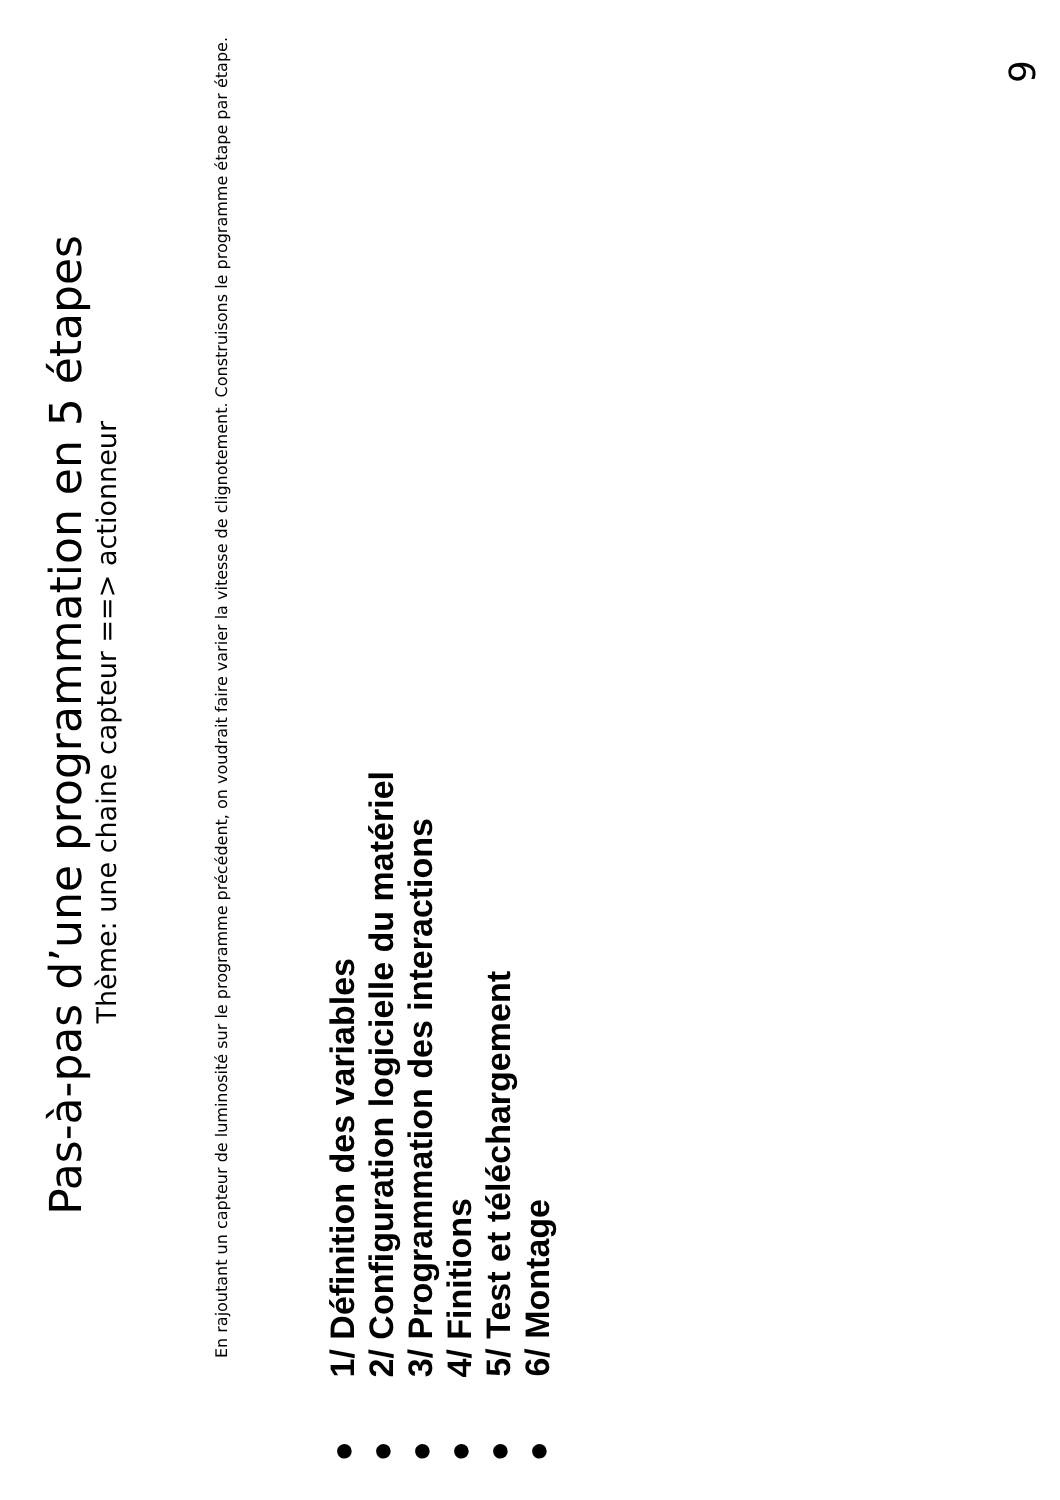Pas-à-pas d’une programmation en 5 étapes
Thème: une chaine capteur ==> actionneur
En rajoutant un capteur de luminosité sur le programme précédent, on voudrait faire varier la vitesse de clignotement. Construisons le programme étape par étape.
● 1/ Définition des variables
● 2/ Configuration logicielle du matériel
● 3/ Programmation des interactions
● 4/ Finitions
● 5/ Test et téléchargement
● 6/ Montage
9